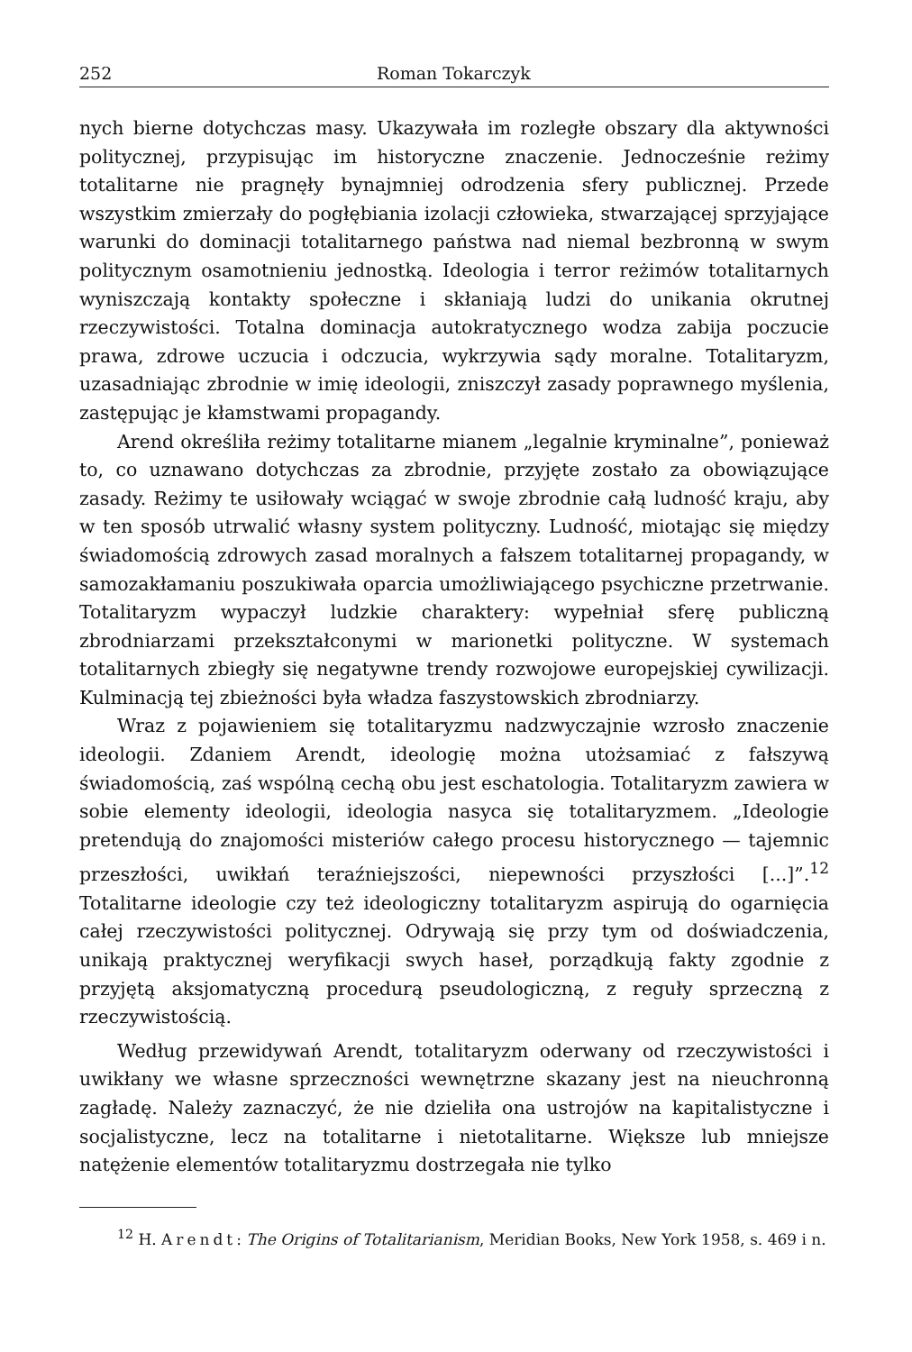252 Roman Tokarczyk
nych bierne dotychczas masy. Ukazywała im rozległe obszary dla aktywności politycznej, przypisując im historyczne znaczenie. Jednocześnie reżimy totalitarne nie pragnęły bynajmniej odrodzenia sfery publicznej. Przede wszystkim zmierzały do pogłębiania izolacji człowieka, stwarzającej sprzyjające warunki do dominacji totalitarnego państwa nad niemal bezbronną w swym politycznym osamotnieniu jednostką. Ideologia i terror reżimów totalitarnych wyniszczają kontakty społeczne i skłaniają ludzi do unikania okrutnej rzeczywistości. Totalna dominacja autokratycznego wodza zabija poczucie prawa, zdrowe uczucia i odczucia, wykrzywia sądy moralne. Totalitaryzm, uzasadniając zbrodnie w imię ideologii, zniszczył zasady poprawnego myślenia, zastępując je kłamstwami propagandy.
Arend określiła reżimy totalitarne mianem „legalnie kryminalne”, ponieważ to, co uznawano dotychczas za zbrodnie, przyjęte zostało za obowiązujące zasady. Reżimy te usiłowały wciągać w swoje zbrodnie całą ludność kraju, aby w ten sposób utrwalić własny system polityczny. Ludność, miotając się między świadomością zdrowych zasad moralnych a fałszem totalitarnej propagandy, w samozakłamaniu poszukiwała oparcia umożliwiającego psychiczne przetrwanie. Totalitaryzm wypaczył ludzkie charaktery: wypełniał sferę publiczną zbrodniarzami przekształconymi w marionetki polityczne. W systemach totalitarnych zbiegły się negatywne trendy rozwojowe europejskiej cywilizacji. Kulminacją tej zbieżności była władza faszystowskich zbrodniarzy.
Wraz z pojawieniem się totalitaryzmu nadzwyczajnie wzrosło znaczenie ideologii. Zdaniem Arendt, ideologię można utożsamiać z fałszywą świadomością, zaś wspólną cechą obu jest eschatologia. Totalitaryzm zawiera w sobie elementy ideologii, ideologia nasyca się totalitaryzmem. „Ideologie pretendują do znajomości misteriów całego procesu historycznego — tajemnic przeszłości, uwikłań teraźniejszości, niepewności przyszłości [...]”.<sup>12</sup> Totalitarne ideologie czy też ideologiczny totalitaryzm aspirują do ogarnięcia całej rzeczywistości politycznej. Odrywają się przy tym od doświadczenia, unikają praktycznej weryfikacji swych haseł, porządkują fakty zgodnie z przyjętą aksjomatyczną procedurą pseudologiczną, z reguły sprzeczną z rzeczywistością.
Według przewidywań Arendt, totalitaryzm oderwany od rzeczywistości i uwikłany we własne sprzeczności wewnętrzne skazany jest na nieuchronną zagładę. Należy zaznaczyć, że nie dzieliła ona ustrojów na kapitalistyczne i socjalistyczne, lecz na totalitarne i nietotalitarne. Większe lub mniejsze natężenie elementów totalitaryzmu dostrzegała nie tylko
<sup>12</sup> H. Arendt: The Origins of Totalitarianism, Meridian Books, New York 1958, s. 469 i n.